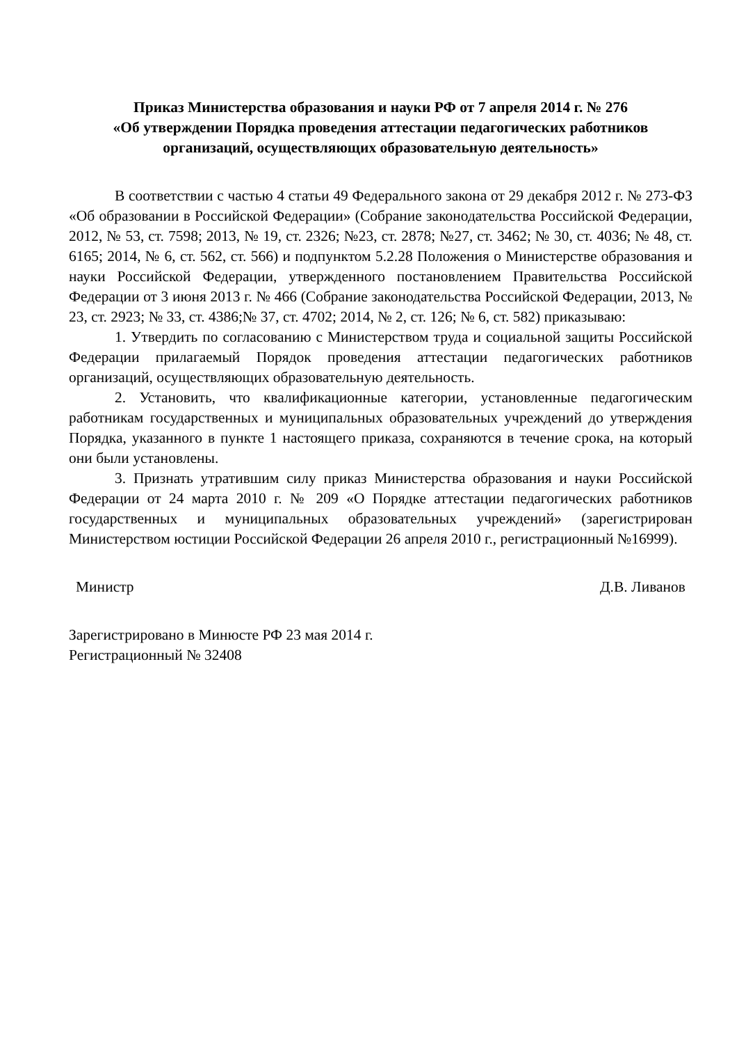Приказ Министерства образования и науки РФ от 7 апреля 2014 г. № 276
«Об утверждении Порядка проведения аттестации педагогических работников организаций, осуществляющих образовательную деятельность»
В соответствии с частью 4 статьи 49 Федерального закона от 29 декабря 2012 г. № 273-ФЗ «Об образовании в Российской Федерации» (Собрание законодательства Российской Федерации, 2012, № 53, ст. 7598; 2013, № 19, ст. 2326; №23, ст. 2878; №27, ст. 3462; № 30, ст. 4036; № 48, ст. 6165; 2014, № 6, ст. 562, ст. 566) и подпунктом 5.2.28 Положения о Министерстве образования и науки Российской Федерации, утвержденного постановлением Правительства Российской Федерации от 3 июня 2013 г. № 466 (Собрание законодательства Российской Федерации, 2013, № 23, ст. 2923; № 33, ст. 4386;№ 37, ст. 4702; 2014, № 2, ст. 126; № 6, ст. 582) приказываю:
1. Утвердить по согласованию с Министерством труда и социальной защиты Российской Федерации прилагаемый Порядок проведения аттестации педагогических работников организаций, осуществляющих образовательную деятельность.
2. Установить, что квалификационные категории, установленные педагогическим работникам государственных и муниципальных образовательных учреждений до утверждения Порядка, указанного в пункте 1 настоящего приказа, сохраняются в течение срока, на который они были установлены.
3. Признать утратившим силу приказ Министерства образования и науки Российской Федерации от 24 марта 2010 г. № 209 «О Порядке аттестации педагогических работников государственных и муниципальных образовательных учреждений» (зарегистрирован Министерством юстиции Российской Федерации 26 апреля 2010 г., регистрационный №16999).
Министр Д.В. Ливанов
Зарегистрировано в Минюсте РФ 23 мая 2014 г.
Регистрационный № 32408